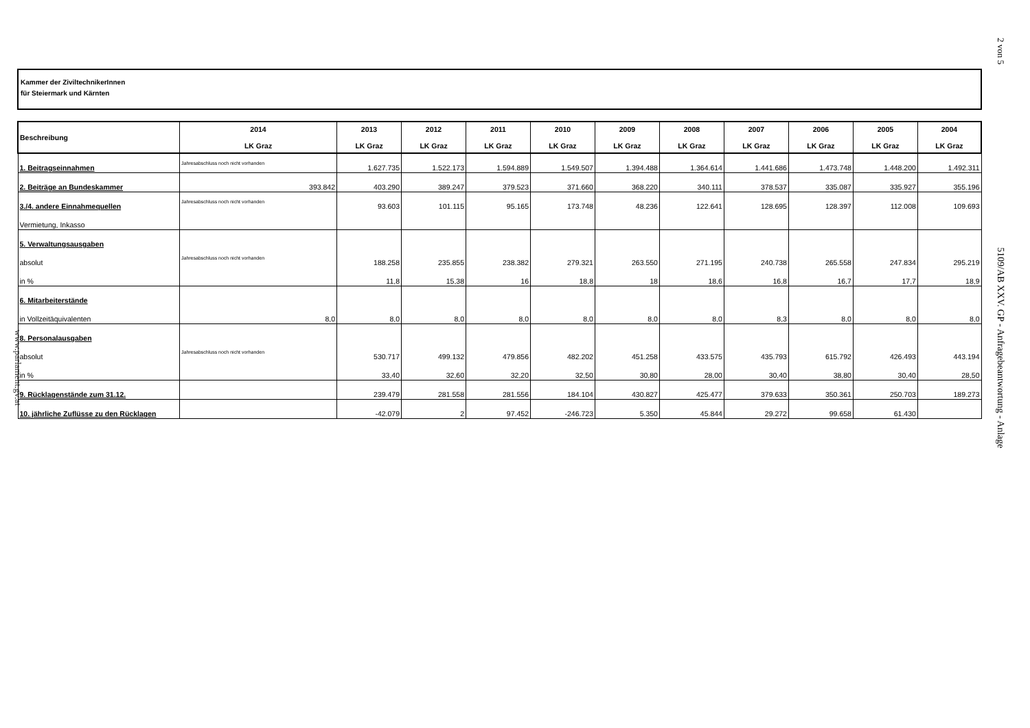2 von 5
Kammer der ZiviltechnikerInnen
für Steiermark und Kärnten
| Beschreibung | 2014 LK Graz | 2013 LK Graz | 2012 LK Graz | 2011 LK Graz | 2010 LK Graz | 2009 LK Graz | 2008 LK Graz | 2007 LK Graz | 2006 LK Graz | 2005 LK Graz | 2004 LK Graz |
| --- | --- | --- | --- | --- | --- | --- | --- | --- | --- | --- | --- |
| 1. Beitragseinnahmen | Jahresabschluss noch nicht vorhanden | 1.627.735 | 1.522.173 | 1.594.889 | 1.549.507 | 1.394.488 | 1.364.614 | 1.441.686 | 1.473.748 | 1.448.200 | 1.492.311 |
| 2. Beiträge an Bundeskammer | 393.842 | 403.290 | 389.247 | 379.523 | 371.660 | 368.220 | 340.111 | 378.537 | 335.087 | 335.927 | 355.196 |
| 3./4. andere Einnahmequellen | Jahresabschluss noch nicht vorhanden | 93.603 | 101.115 | 95.165 | 173.748 | 48.236 | 122.641 | 128.695 | 128.397 | 112.008 | 109.693 |
| Vermietung, Inkasso | | | | | | | | | | | |
| 5. Verwaltungsausgaben | | | | | | | | | | | |
| absolut | Jahresabschluss noch nicht vorhanden | 188.258 | 235.855 | 238.382 | 279.321 | 263.550 | 271.195 | 240.738 | 265.558 | 247.834 | 295.219 |
| in % | | 11,8 | 15,38 | 16 | 18,8 | 18 | 18,6 | 16,8 | 16,7 | 17,7 | 18,9 |
| 6. Mitarbeiterstände | | | | | | | | | | | |
| in Vollzeitäquivalenten | 8,0 | 8,0 | 8,0 | 8,0 | 8,0 | 8,0 | 8,0 | 8,3 | 8,0 | 8,0 | 8,0 |
| 8. Personalausgaben | | | | | | | | | | | |
| absolut | Jahresabschluss noch nicht vorhanden | 530.717 | 499.132 | 479.856 | 482.202 | 451.258 | 433.575 | 435.793 | 615.792 | 426.493 | 443.194 |
| in % | | 33,40 | 32,60 | 32,20 | 32,50 | 30,80 | 28,00 | 30,40 | 38,80 | 30,40 | 28,50 |
| 9. Rücklagenstände zum 31.12. | | 239.479 | 281.558 | 281.556 | 184.104 | 430.827 | 425.477 | 379.633 | 350.361 | 250.703 | 189.273 |
| 10. jährliche Zuflüsse zu den Rücklagen | | -42.079 | 2 | 97.452 | -246.723 | 5.350 | 45.844 | 29.272 | 99.658 | 61.430 | |
5109/AB XXV. GP - Anfragebeantwortung - Anlage
www.parlament.gv.at